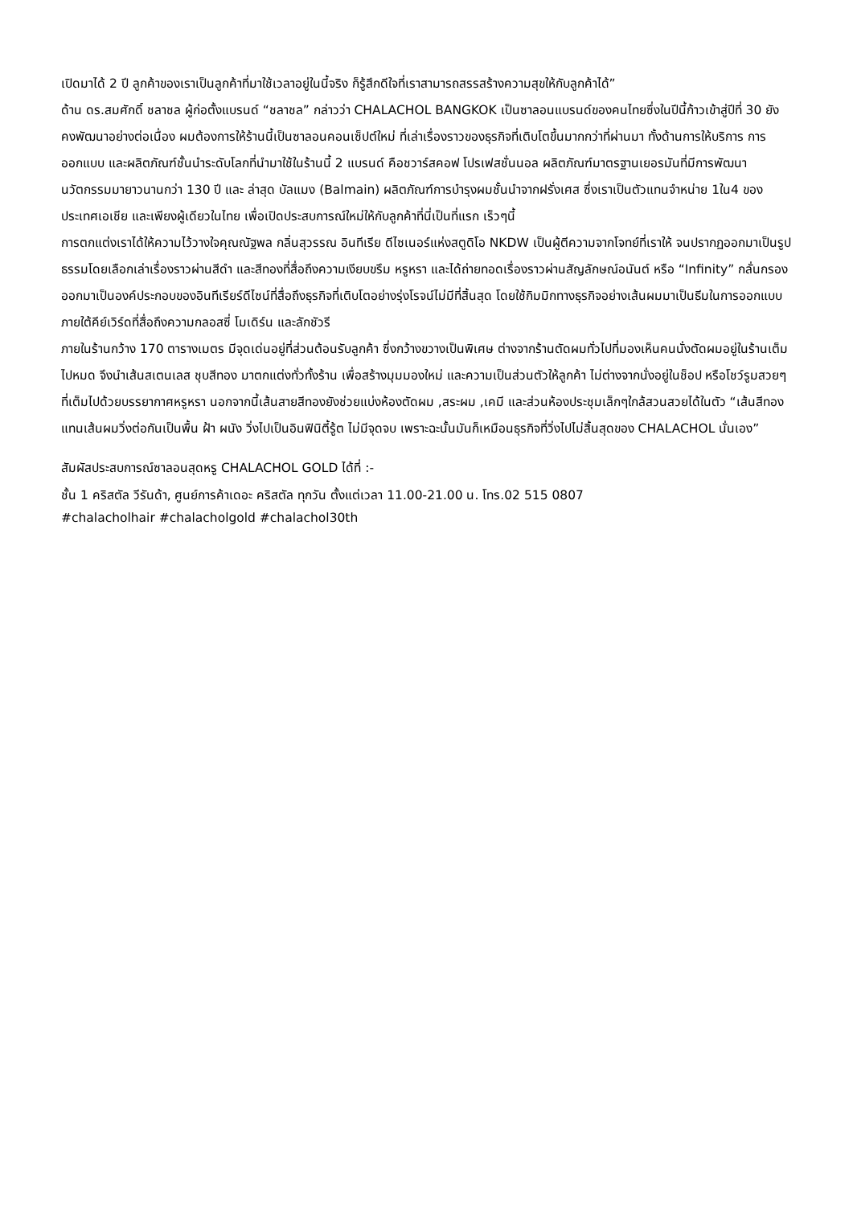เปิดมาได้ 2 ปี ลูกค้าของเราเป็นลูกค้าที่มาใช้เวลาอยู่ในนี้จริง ก็รู้สึกดีใจที่เราสามารถสรรสร้างความสุขให้กับลูกค้าได้”
ด้าน ดร.สมศักดิ์ ชลาชล ผู้ก่อตั้งแบรนด์ “ชลาชล” กล่าวว่า CHALACHOL BANGKOK เป็นซาลอนแบรนด์ของคนไทยซึ่งในปีนี้ก้าวเข้าสู่ปีที่ 30 ยังคงพัฒนาอย่างต่อเนื่อง ผมต้องการให้ร้านนี้เป็นซาลอนคอนเซ็ปต์ใหม่ ที่เล่าเรื่องราวของธุรกิจที่เติบโตขึ้นมากกว่าที่ผ่านมา ทั้งด้านการให้บริการ การออกแบบ และผลิตภัณฑ์ชั้นนำระดับโลกที่นำมาใช้ในร้านนี้ 2 แบรนด์ คือชวาร์สคอฟ โปรเฟสชั่นนอล ผลิตภัณฑ์มาตรฐานเยอรมันที่มีการพัฒนานวัตกรรมมายาวนานกว่า 130 ปี และ ล่าสุด บัลแมง (Balmain) ผลิตภัณฑ์การบำรุงผมชั้นนำจากฝรั่งเศส ซึ่งเราเป็นตัวแทนจำหน่าย 1ใน4 ของประเทศเอเชีย และเพียงผู้เดียวในไทย เพื่อเปิดประสบการณ์ใหม่ให้กับลูกค้าที่นี่เป็นที่แรก เร็วๆนี้
การตกแต่งเราได้ให้ความไว้วางใจคุณณัฐพล กลิ่นสุวรรณ อินทีเรีย ดีไซเนอร์แห่งสตูดิโอ NKDW เป็นผู้ตีความจากโจทย์ที่เราให้ จนปรากฏออกมาเป็นรูปธรรมโดยเลือกเล่าเรื่องราวผ่านสีดำ และสีทองที่สื่อถึงความเงียบขรึม หรูหรา และได้ถ่ายทอดเรื่องราวผ่านสัญลักษณ์อนันต์ หรือ “Infinity” กลั่นกรองออกมาเป็นองค์ประกอบของอินทีเรียร์ดีไซน์ที่สื่อถึงธุรกิจที่เติบโตอย่างรุ่งโรจน์ไม่มีที่สิ้นสุด โดยใช้กิมมิกทางธุรกิจอย่างเส้นผมมาเป็นธีมในการออกแบบ ภายใต้คีย์เวิร์ดที่สื่อถึงความกลอสซี่ โมเดิร์น และลักชัวรี
ภายในร้านกว้าง 170 ตารางเมตร มีจุดเด่นอยู่ที่ส่วนต้อนรับลูกค้า ซึ่งกว้างขวางเป็นพิเศษ ต่างจากร้านตัดผมทั่วไปที่มองเห็นคนนั่งตัดผมอยู่ในร้านเต็มไปหมด จึงนำเส้นสเตนเลส ชุบสีทอง มาตกแต่งทั่วทั้งร้าน เพื่อสร้างมุมมองใหม่ และความเป็นส่วนตัวให้ลูกค้า ไม่ต่างจากนั่งอยู่ในช็อป หรือโชว์รูมสวยๆ ที่เต็มไปด้วยบรรยากาศหรูหรา นอกจากนี้เส้นสายสีทองยังช่วยแบ่งห้องตัดผม ,สระผม ,เคมี และส่วนห้องประชุมเล็กๆใกล้สวนสวยได้ในตัว “เส้นสีทองแทนเส้นผมวิ่งต่อกันเป็นพื้น ฝ้า ผนัง วิ่งไปเป็นอินฟินิตี้รู้ต ไม่มีจุดจบ เพราะฉะนั้นมันก็เหมือนธุรกิจที่วิ่งไปไม่สิ้นสุดของ CHALACHOL นั่นเอง”
สัมผัสประสบการณ์ซาลอนสุดหรู CHALACHOL GOLD ได้ที่ :-
ชั้น 1 คริสตัล วีรันด้า, ศูนย์การค้าเดอะ คริสตัล ทุกวัน ตั้งแต่เวลา 11.00-21.00 น. โทร.02 515 0807
#chalacholhair #chalacholgold #chalachol30th